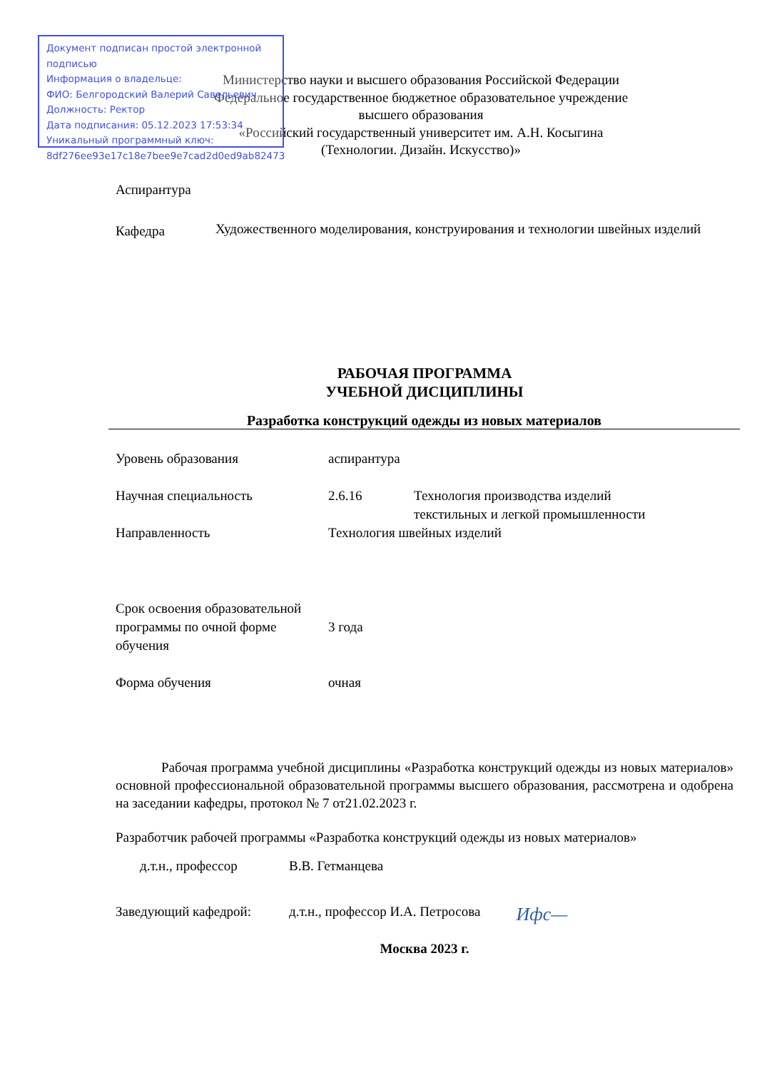Министерство науки и высшего образования Российской Федерации
Федеральное государственное бюджетное образовательное учреждение
высшего образования
«Российский государственный университет им. А.Н. Косыгина
(Технологии. Дизайн. Искусство)»
Документ подписан простой электронной подписью
Информация о владельце:
ФИО: Белгородский Валерий Савельевич
Должность: Ректор
Дата подписания: 05.12.2023 17:53:34
Уникальный программный ключ:
8df276ee93e17c18e7bee9e7cad2d0ed9ab82473
Аспирантура
Кафедра
Художественного моделирования, конструирования и технологии швейных изделий
РАБОЧАЯ ПРОГРАММА
УЧЕБНОЙ ДИСЦИПЛИНЫ
Разработка конструкций одежды из новых материалов
Уровень образования аспирантура
Научная специальность 2.6.16 Технология производства изделий
текстильных и легкой промышленности
Направленность Технология швейных изделий
Срок освоения образовательной программы по очной форме обучения
3 года
Форма обучения очная
Рабочая программа учебной дисциплины «Разработка конструкций одежды из новых материалов» основной профессиональной образовательной программы высшего образования, рассмотрена и одобрена на заседании кафедры, протокол № 7 от21.02.2023 г.
Разработчик рабочей программы «Разработка конструкций одежды из новых материалов»
д.т.н., профессор В.В. Гетманцева
Заведующий кафедрой: д.т.н., профессор И.А. Петросова
Ифс—
Москва 2023 г.